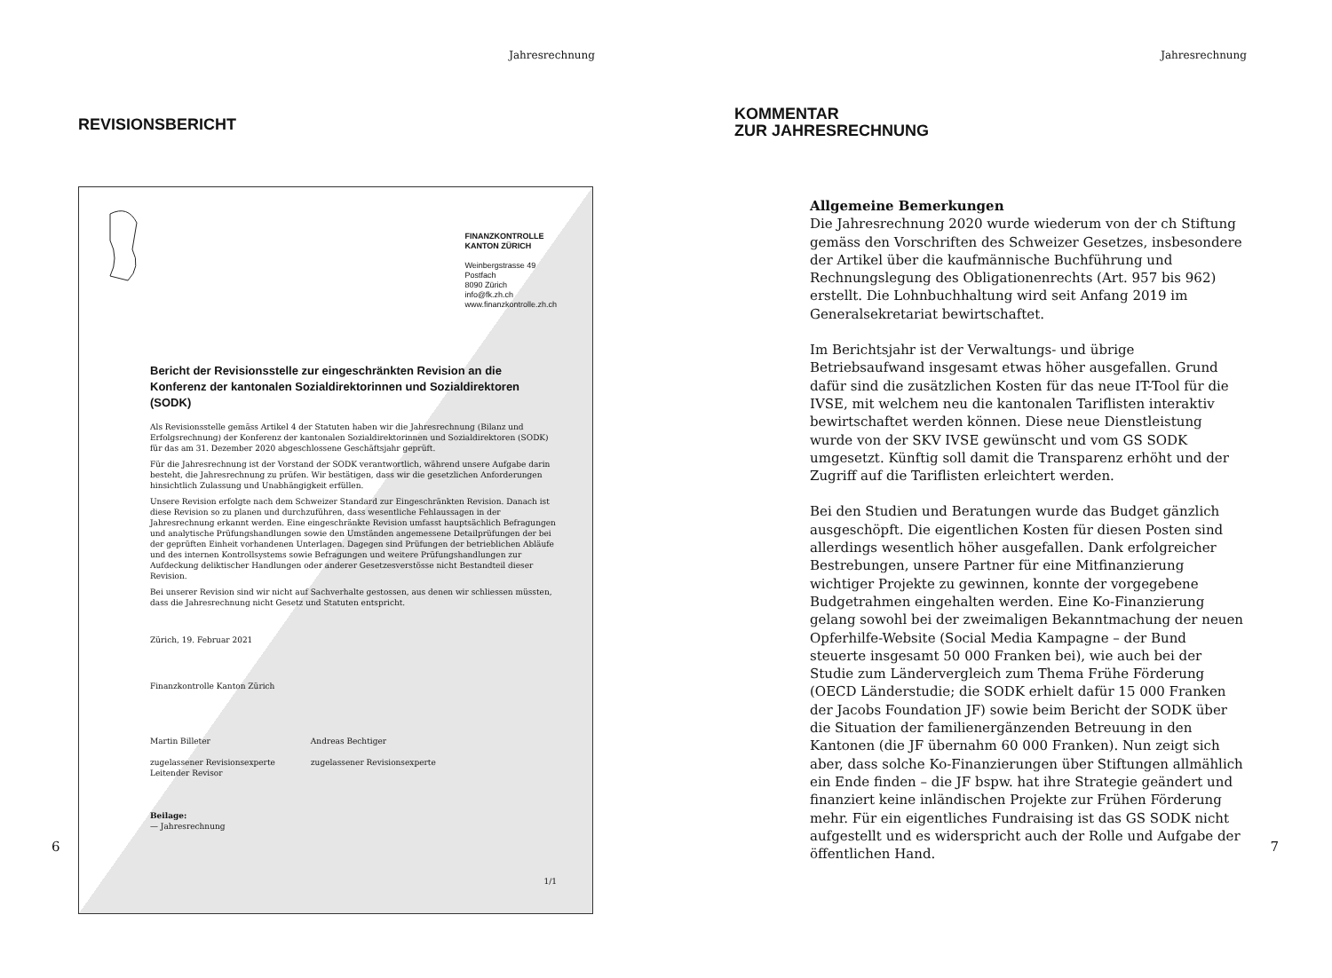Jahresrechnung
REVISIONSBERICHT
FINANZKONTROLLE
KANTON ZÜRICH
Weinbergstrasse 49
Postfach
8090 Zürich
info@fk.zh.ch
www.finanzkontrolle.zh.ch
Bericht der Revisionsstelle zur eingeschränkten Revision an die Konferenz der kantonalen Sozialdirektorinnen und Sozialdirektoren (SODK)
Als Revisionsstelle gemäss Artikel 4 der Statuten haben wir die Jahresrechnung (Bilanz und Erfolgsrechnung) der Konferenz der kantonalen Sozialdirektorinnen und Sozialdirektoren (SODK) für das am 31. Dezember 2020 abgeschlossene Geschäftsjahr geprüft.
Für die Jahresrechnung ist der Vorstand der SODK verantwortlich, während unsere Aufgabe darin besteht, die Jahresrechnung zu prüfen. Wir bestätigen, dass wir die gesetzlichen Anforderungen hinsichtlich Zulassung und Unabhängigkeit erfüllen.
Unsere Revision erfolgte nach dem Schweizer Standard zur Eingeschränkten Revision. Danach ist diese Revision so zu planen und durchzuführen, dass wesentliche Fehlaussagen in der Jahresrechnung erkannt werden. Eine eingeschränkte Revision umfasst hauptsächlich Befragungen und analytische Prüfungshandlungen sowie den Umständen angemessene Detailprüfungen der bei der geprüften Einheit vorhandenen Unterlagen. Dagegen sind Prüfungen der betrieblichen Abläufe und des internen Kontrollsystems sowie Befragungen und weitere Prüfungshandlungen zur Aufdeckung deliktischer Handlungen oder anderer Gesetzesverstösse nicht Bestandteil dieser Revision.
Bei unserer Revision sind wir nicht auf Sachverhalte gestossen, aus denen wir schliessen müssten, dass die Jahresrechnung nicht Gesetz und Statuten entspricht.
Zürich, 19. Februar 2021
Finanzkontrolle Kanton Zürich
Martin Billeter
zugelassener Revisionsexperte
Leitender Revisor
Andreas Bechtiger
zugelassener Revisionsexperte
Beilage:
— Jahresrechnung
1/1
6
Jahresrechnung
KOMMENTAR
ZUR JAHRESRECHNUNG
Allgemeine Bemerkungen
Die Jahresrechnung 2020 wurde wiederum von der ch Stiftung gemäss den Vorschriften des Schweizer Gesetzes, insbesondere der Artikel über die kaufmännische Buchführung und Rechnungslegung des Obligationenrechts (Art. 957 bis 962) erstellt. Die Lohnbuchhaltung wird seit Anfang 2019 im Generalsekretariat bewirtschaftet.
Im Berichtsjahr ist der Verwaltungs- und übrige Betriebsaufwand insgesamt etwas höher ausgefallen. Grund dafür sind die zusätzlichen Kosten für das neue IT-Tool für die IVSE, mit welchem neu die kantonalen Tariflisten interaktiv bewirtschaftet werden können. Diese neue Dienstleistung wurde von der SKV IVSE gewünscht und vom GS SODK umgesetzt. Künftig soll damit die Transparenz erhöht und der Zugriff auf die Tariflisten erleichtert werden.
Bei den Studien und Beratungen wurde das Budget gänzlich ausgeschöpft. Die eigentlichen Kosten für diesen Posten sind allerdings wesentlich höher ausgefallen. Dank erfolgreicher Bestrebungen, unsere Partner für eine Mitfinanzierung wichtiger Projekte zu gewinnen, konnte der vorgegebene Budgetrahmen eingehalten werden. Eine Ko-Finanzierung gelang sowohl bei der zweimaligen Bekanntmachung der neuen Opferhilfe-Website (Social Media Kampagne – der Bund steuerte insgesamt 50 000 Franken bei), wie auch bei der Studie zum Ländervergleich zum Thema Frühe Förderung (OECD Länderstudie; die SODK erhielt dafür 15 000 Franken der Jacobs Foundation JF) sowie beim Bericht der SODK über die Situation der familienergänzenden Betreuung in den Kantonen (die JF übernahm 60 000 Franken). Nun zeigt sich aber, dass solche Ko-Finanzierungen über Stiftungen allmählich ein Ende finden – die JF bspw. hat ihre Strategie geändert und finanziert keine inländischen Projekte zur Frühen Förderung mehr. Für ein eigentliches Fundraising ist das GS SODK nicht aufgestellt und es widerspricht auch der Rolle und Aufgabe der öffentlichen Hand.
7